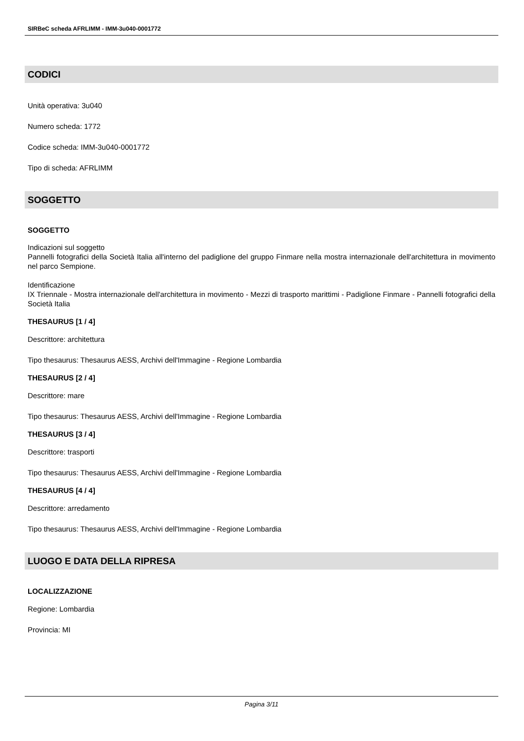SIRBeC scheda AFRLIMM - IMM-3u040-0001772
CODICI
Unità operativa: 3u040
Numero scheda: 1772
Codice scheda: IMM-3u040-0001772
Tipo di scheda: AFRLIMM
SOGGETTO
SOGGETTO
Indicazioni sul soggetto
Pannelli fotografici della Società Italia all'interno del padiglione del gruppo Finmare nella mostra internazionale dell'architettura in movimento nel parco Sempione.
Identificazione
IX Triennale - Mostra internazionale dell'architettura in movimento - Mezzi di trasporto marittimi - Padiglione Finmare - Pannelli fotografici della Società Italia
THESAURUS [1 / 4]
Descrittore: architettura
Tipo thesaurus: Thesaurus AESS, Archivi dell'Immagine - Regione Lombardia
THESAURUS [2 / 4]
Descrittore: mare
Tipo thesaurus: Thesaurus AESS, Archivi dell'Immagine - Regione Lombardia
THESAURUS [3 / 4]
Descrittore: trasporti
Tipo thesaurus: Thesaurus AESS, Archivi dell'Immagine - Regione Lombardia
THESAURUS [4 / 4]
Descrittore: arredamento
Tipo thesaurus: Thesaurus AESS, Archivi dell'Immagine - Regione Lombardia
LUOGO E DATA DELLA RIPRESA
LOCALIZZAZIONE
Regione: Lombardia
Provincia: MI
Pagina 3/11